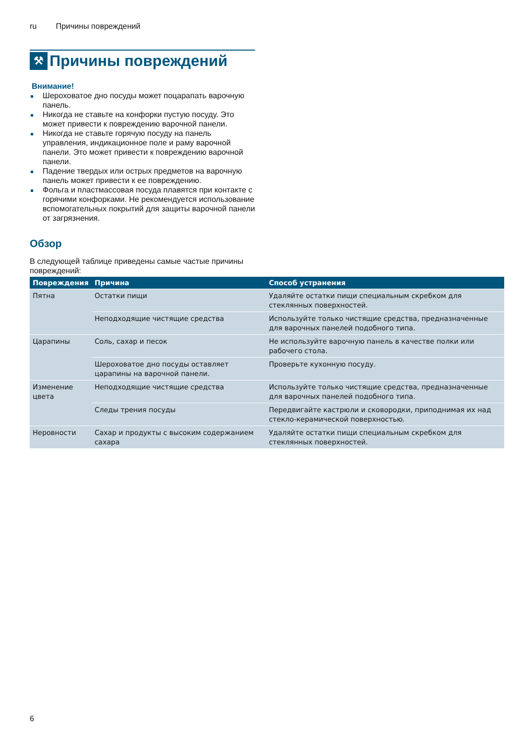ru Причины повреждений
⚒
Причины повреждений
Внимание!
Шероховатое дно посуды может поцарапать варочную панель.
Никогда не ставьте на конфорки пустую посуду. Это может привести к повреждению варочной панели.
Никогда не ставьте горячую посуду на панель управления, индикационное поле и раму варочной панели. Это может привести к повреждению варочной панели.
Падение твердых или острых предметов на варочную панель может привести к ее повреждению.
Фольга и пластмассовая посуда плавятся при контакте с горячими конфорками. Не рекомендуется использование вспомогательных покрытий для защиты варочной панели от загрязнения.
Обзор
В следующей таблице приведены самые частые причины повреждений:
| Повреждения | Причина | Способ устранения |
| --- | --- | --- |
| Пятна | Остатки пищи | Удаляйте остатки пищи специальным скребком для стеклянных поверхностей. |
| | Неподходящие чистящие средства | Используйте только чистящие средства, предназначенные для варочных панелей подобного типа. |
| Царапины | Соль, сахар и песок | Не используйте варочную панель в качестве полки или рабочего стола. |
| | Шероховатое дно посуды оставляет царапины на варочной панели. | Проверьте кухонную посуду. |
| Изменение цвета | Неподходящие чистящие средства | Используйте только чистящие средства, предназначенные для варочных панелей подобного типа. |
| | Следы трения посуды | Передвигайте кастрюли и сковородки, приподнимая их над стекло-керамической поверхностью. |
| Неровности | Сахар и продукты с высоким содержанием сахара | Удаляйте остатки пищи специальным скребком для стеклянных поверхностей. |
6